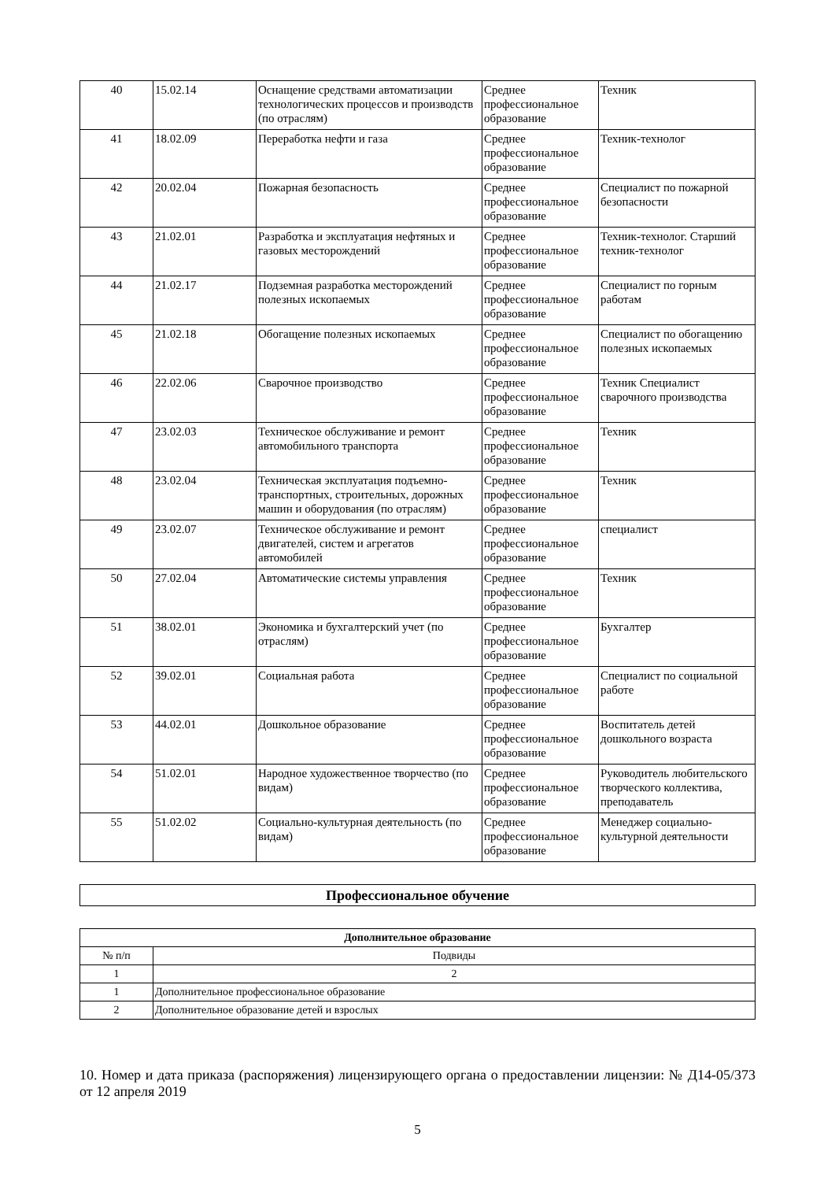| 40 | 15.02.14 | Оснащение средствами автоматизации технологических процессов и производств (по отраслям) | Среднее профессиональное образование | Техник |
| 41 | 18.02.09 | Переработка нефти и газа | Среднее профессиональное образование | Техник-технолог |
| 42 | 20.02.04 | Пожарная безопасность | Среднее профессиональное образование | Специалист по пожарной безопасности |
| 43 | 21.02.01 | Разработка и эксплуатация нефтяных и газовых месторождений | Среднее профессиональное образование | Техник-технолог. Старший техник-технолог |
| 44 | 21.02.17 | Подземная разработка месторождений полезных ископаемых | Среднее профессиональное образование | Специалист по горным работам |
| 45 | 21.02.18 | Обогащение полезных ископаемых | Среднее профессиональное образование | Специалист по обогащению полезных ископаемых |
| 46 | 22.02.06 | Сварочное производство | Среднее профессиональное образование | Техник Специалист сварочного производства |
| 47 | 23.02.03 | Техническое обслуживание и ремонт автомобильного транспорта | Среднее профессиональное образование | Техник |
| 48 | 23.02.04 | Техническая эксплуатация подъемно-транспортных, строительных, дорожных машин и оборудования (по отраслям) | Среднее профессиональное образование | Техник |
| 49 | 23.02.07 | Техническое обслуживание и ремонт двигателей, систем и агрегатов автомобилей | Среднее профессиональное образование | специалист |
| 50 | 27.02.04 | Автоматические системы управления | Среднее профессиональное образование | Техник |
| 51 | 38.02.01 | Экономика и бухгалтерский учет (по отраслям) | Среднее профессиональное образование | Бухгалтер |
| 52 | 39.02.01 | Социальная работа | Среднее профессиональное образование | Специалист по социальной работе |
| 53 | 44.02.01 | Дошкольное образование | Среднее профессиональное образование | Воспитатель детей дошкольного возраста |
| 54 | 51.02.01 | Народное художественное творчество (по видам) | Среднее профессиональное образование | Руководитель любительского творческого коллектива, преподаватель |
| 55 | 51.02.02 | Социально-культурная деятельность (по видам) | Среднее профессиональное образование | Менеджер социально-культурной деятельности |
| Профессиональное обучение |
| --- |
| Дополнительное образование | |
| --- | --- |
| № п/п | Подвиды |
| 1 | 2 |
| 1 | Дополнительное профессиональное образование |
| 2 | Дополнительное образование детей и взрослых |
10. Номер и дата приказа (распоряжения) лицензирующего органа о предоставлении лицензии: № Д14-05/373 от 12 апреля 2019
5